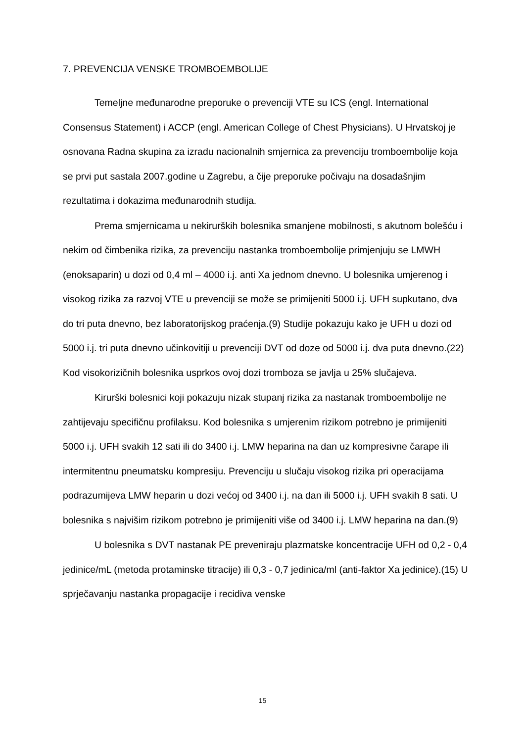7. PREVENCIJA VENSKE TROMBOEMBOLIJE
Temeljne međunarodne preporuke o prevenciji VTE su ICS (engl. International Consensus Statement) i ACCP (engl. American College of Chest Physicians). U Hrvatskoj je osnovana Radna skupina za izradu nacionalnih smjernica za prevenciju tromboembolije koja se prvi put sastala 2007.godine u Zagrebu, a čije preporuke počivaju na dosadašnjim rezultatima i dokazima međunarodnih studija.
Prema smjernicama u nekirurških bolesnika smanjene mobilnosti, s akutnom bolešću i nekim od čimbenika rizika, za prevenciju nastanka tromboembolije primjenjuju se LMWH (enoksaparin) u dozi od 0,4 ml – 4000 i.j. anti Xa jednom dnevno. U bolesnika umjerenog i visokog rizika za razvoj VTE u prevenciji se može se primijeniti 5000 i.j. UFH supkutano, dva do tri puta dnevno, bez laboratorijskog praćenja.(9) Studije pokazuju kako je UFH u dozi od 5000 i.j. tri puta dnevno učinkovitiji u prevenciji DVT od doze od 5000 i.j. dva puta dnevno.(22) Kod visokorizičnih bolesnika usprkos ovoj dozi tromboza se javlja u 25% slučajeva.
Kirurški bolesnici koji pokazuju nizak stupanj rizika za nastanak tromboembolije ne zahtijevaju specifičnu profilaksu. Kod bolesnika s umjerenim rizikom potrebno je primijeniti 5000 i.j. UFH svakih 12 sati ili do 3400 i.j. LMW heparina na dan uz kompresivne čarape ili intermitentnu pneumatsku kompresiju. Prevenciju u slučaju visokog rizika pri operacijama podrazumijeva LMW heparin u dozi većoj od 3400 i.j. na dan ili 5000 i.j. UFH svakih 8 sati. U bolesnika s najvišim rizikom potrebno je primijeniti više od 3400 i.j. LMW heparina na dan.(9)
U bolesnika s DVT nastanak PE preveniraju plazmatske koncentracije UFH od 0,2 - 0,4 jedinice/mL (metoda protaminske titracije) ili 0,3 - 0,7 jedinica/ml (anti-faktor Xa jedinice).(15) U sprječavanju nastanka propagacije i recidiva venske
15